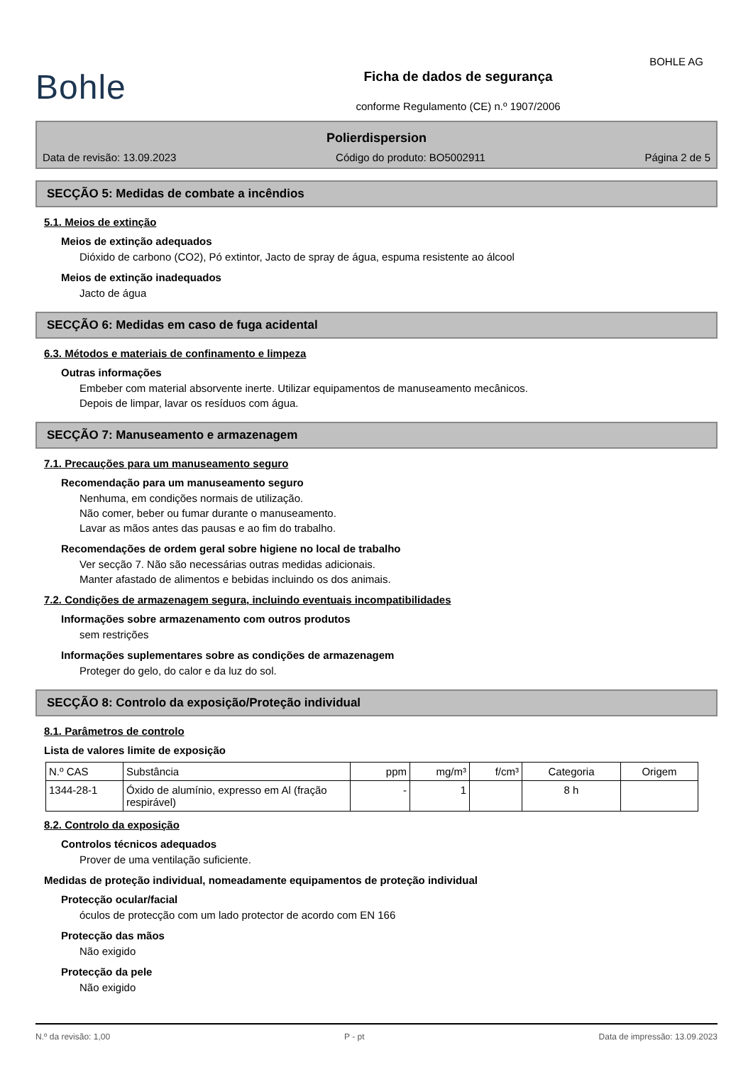BOHLE AG
Bohle
Ficha de dados de segurança
conforme Regulamento (CE) n.º 1907/2006
Polierdispersion
Data de revisão: 13.09.2023 Código do produto: BO5002911 Página 2 de 5
SECÇÃO 5: Medidas de combate a incêndios
5.1. Meios de extinção
Meios de extinção adequados
Dióxido de carbono (CO2), Pó extintor, Jacto de spray de água, espuma resistente ao álcool
Meios de extinção inadequados
Jacto de água
SECÇÃO 6: Medidas em caso de fuga acidental
6.3. Métodos e materiais de confinamento e limpeza
Outras informações
Embeber com material absorvente inerte. Utilizar equipamentos de manuseamento mecânicos.
Depois de limpar, lavar os resíduos com água.
SECÇÃO 7: Manuseamento e armazenagem
7.1. Precauções para um manuseamento seguro
Recomendação para um manuseamento seguro
Nenhuma, em condições normais de utilização.
Não comer, beber ou fumar durante o manuseamento.
Lavar as mãos antes das pausas e ao fim do trabalho.
Recomendações de ordem geral sobre higiene no local de trabalho
Ver secção 7. Não são necessárias outras medidas adicionais.
Manter afastado de alimentos e bebidas incluindo os dos animais.
7.2. Condições de armazenagem segura, incluindo eventuais incompatibilidades
Informações sobre armazenamento com outros produtos
sem restrições
Informações suplementares sobre as condições de armazenagem
Proteger do gelo, do calor e da luz do sol.
SECÇÃO 8: Controlo da exposição/Proteção individual
8.1. Parâmetros de controlo
Lista de valores limite de exposição
| N.º CAS | Substância | ppm | mg/m³ | f/cm³ | Categoria | Origem |
| --- | --- | --- | --- | --- | --- | --- |
| 1344-28-1 | Óxido de alumínio, expresso em Al (fração respirável) | - | 1 | | 8 h | |
8.2. Controlo da exposição
Controlos técnicos adequados
Prover de uma ventilação suficiente.
Medidas de proteção individual, nomeadamente equipamentos de proteção individual
Protecção ocular/facial
óculos de protecção com um lado protector de acordo com EN 166
Protecção das mãos
Não exigido
Protecção da pele
Não exigido
N.º da revisão: 1,00 P - pt Data de impressão: 13.09.2023